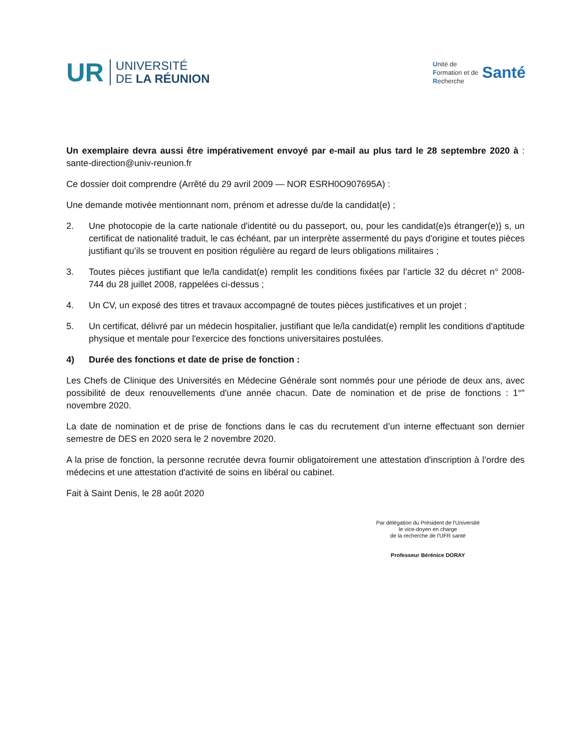UR
UNIVERSITÉ
DE LA RÉUNION
Unité de
Formation et de
Recherche
Santé
Un exemplaire devra aussi être impérativement envoyé par e-mail au plus tard le 28 septembre 2020 à : sante-direction@univ-reunion.fr
Ce dossier doit comprendre (Arrêté du 29 avril 2009 — NOR ESRH0O907695A) :
Une demande motivée mentionnant nom, prénom et adresse du/de la candidat{e) ;
2. Une photocopie de la carte nationale d'identité ou du passeport, ou, pour les candidat{e)s étranger(e)} s, un certificat de nationalité traduit, le cas échéant, par un interprète assermenté du pays d'origine et toutes pièces justifiant qu’ils se trouvent en position régulière au regard de leurs obligations militaires ;
3. Toutes pièces justifiant que le/la candidat(e) remplit les conditions fixées par l’article 32 du décret n° 2008-744 du 28 juillet 2008, rappelées ci-dessus ;
4. Un CV, un exposé des titres et travaux accompagné de toutes pièces justificatives et un projet ;
5. Un certificat, délivré par un médecin hospitalier, justifiant que le/la candidat(e) remplit les conditions d'aptitude physique et mentale pour l'exercice des fonctions universitaires postulées.
4) Durée des fonctions et date de prise de fonction :
Les Chefs de Clinique des Universités en Médecine Générale sont nommés pour une période de deux ans, avec possibilité de deux renouvellements d'une année chacun. Date de nomination et de prise de fonctions : 1°" novembre 2020.
La date de nomination et de prise de fonctions dans le cas du recrutement d’un interne effectuant son dernier semestre de DES en 2020 sera le 2 novembre 2020.
A la prise de fonction, la personne recrutée devra fournir obligatoirement une attestation d'inscription à l’ordre des médecins et une attestation d'activité de soins en libéral ou cabinet.
Fait à Saint Denis, le 28 août 2020
Par délégation du Président de l'Université
le vice-doyen en charge
de la recherche de l'UFR santé
Professeur Bérénice DORAY